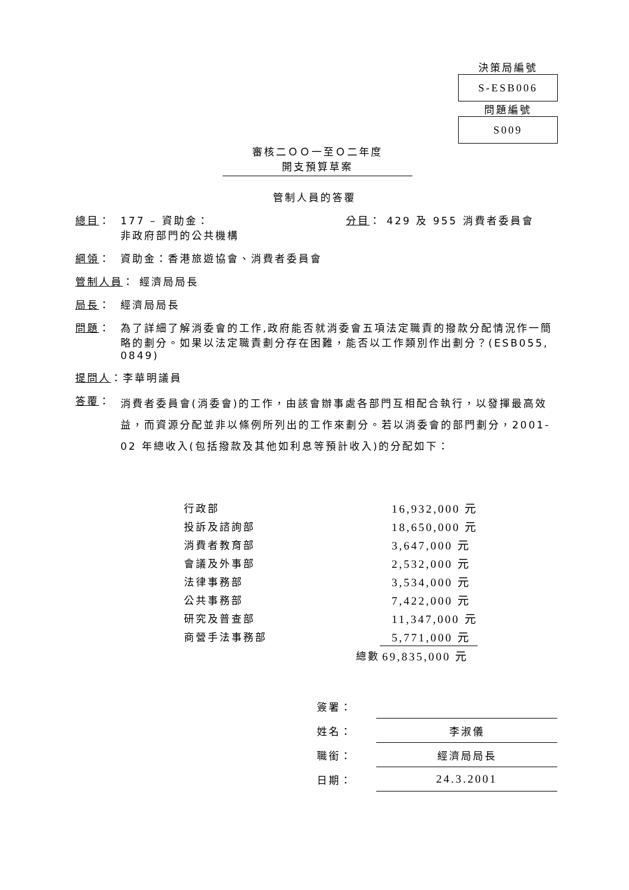決策局編號
S-ESB006
問題編號
S009
審核二ＯＯ一至Ｏ二年度
開支預算草案
管制人員的答覆
總目： 177 – 資助金：
非政府部門的公共機構 分目： 429 及 955 消費者委員會
綱領： 資助金：香港旅遊協會、消費者委員會
管制人員： 經濟局局長
局長： 經濟局局長
問題： 為了詳細了解消委會的工作,政府能否就消委會五項法定職責的撥款分配情況作一簡略的劃分。如果以法定職責劃分存在困難，能否以工作類別作出劃分？(ESB055, 0849)
提問人：李華明議員
答覆： 消費者委員會(消委會)的工作，由該會辦事處各部門互相配合執行，以發揮最高效益，而資源分配並非以條例所列出的工作來劃分。若以消委會的部門劃分，2001-02 年總收入(包括撥款及其他如利息等預計收入)的分配如下：
| 行政部 | | 16,932,000 元 |
| 投訴及諮詢部 | | 18,650,000 元 |
| 消費者教育部 | | 3,647,000 元 |
| 會議及外事部 | | 2,532,000 元 |
| 法律事務部 | | 3,534,000 元 |
| 公共事務部 | | 7,422,000 元 |
| 研究及普查部 | | 11,347,000 元 |
| 商營手法事務部 | | 5,771,000 元 |
| | 總數 | 69,835,000 元 |
| 簽署： | |
| 姓名： | 李淑儀 |
| 職銜： | 經濟局局長 |
| 日期： | 24.3.2001 |